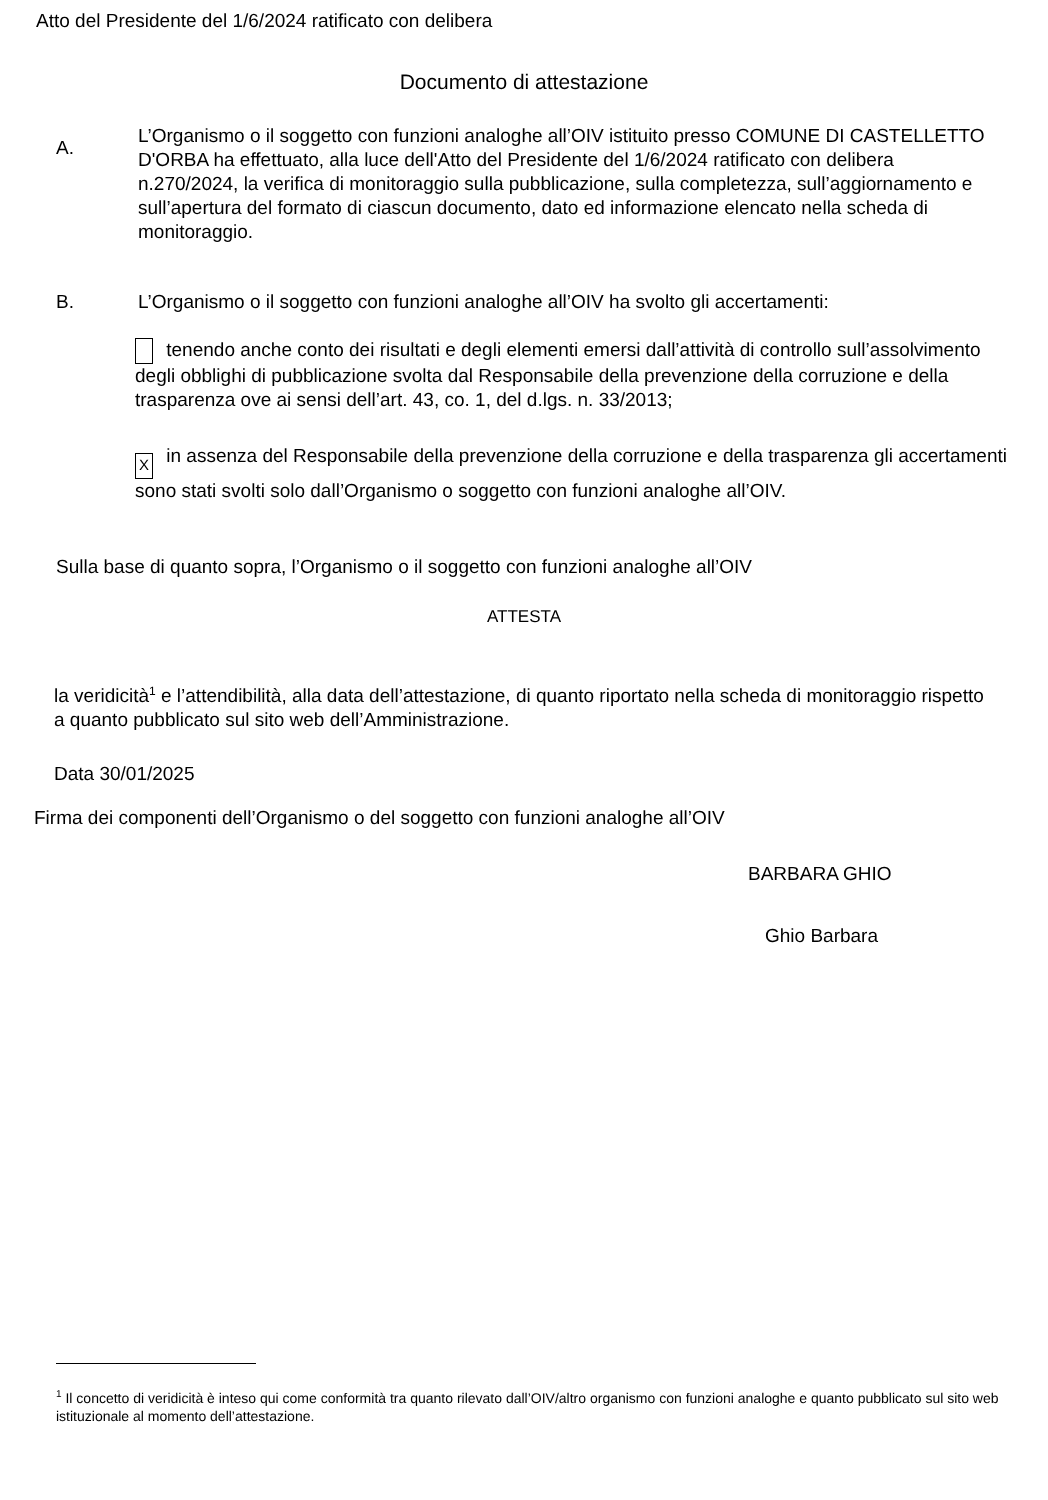Atto del Presidente del 1/6/2024 ratificato con delibera
Documento di attestazione
A.
L’Organismo o il soggetto con funzioni analoghe all’OIV istituito presso COMUNE DI CASTELLETTO D'ORBA ha effettuato, alla luce dell'Atto del Presidente del 1/6/2024 ratificato con delibera n.270/2024, la verifica di monitoraggio sulla pubblicazione, sulla completezza, sull’aggiornamento e sull’apertura del formato di ciascun documento, dato ed informazione elencato nella scheda di monitoraggio.
B. L’Organismo o il soggetto con funzioni analoghe all’OIV ha svolto gli accertamenti:
tenendo anche conto dei risultati e degli elementi emersi dall’attività di controllo sull’assolvimento degli obblighi di pubblicazione svolta dal Responsabile della prevenzione della corruzione e della trasparenza ove ai sensi dell’art. 43, co. 1, del d.lgs. n. 33/2013;
X in assenza del Responsabile della prevenzione della corruzione e della trasparenza gli accertamenti sono stati svolti solo dall’Organismo o soggetto con funzioni analoghe all’OIV.
Sulla base di quanto sopra, l’Organismo o il soggetto con funzioni analoghe all’OIV
ATTESTA
la veridicità<sup>1</sup> e l’attendibilità, alla data dell’attestazione, di quanto riportato nella scheda di monitoraggio rispetto a quanto pubblicato sul sito web dell’Amministrazione.
Data 30/01/2025
Firma dei componenti dell’Organismo o del soggetto con funzioni analoghe all’OIV
BARBARA GHIO
Ghio Barbara
<sup>1</sup> Il concetto di veridicità è inteso qui come conformità tra quanto rilevato dall’OIV/altro organismo con funzioni analoghe e quanto pubblicato sul sito web istituzionale al momento dell’attestazione.